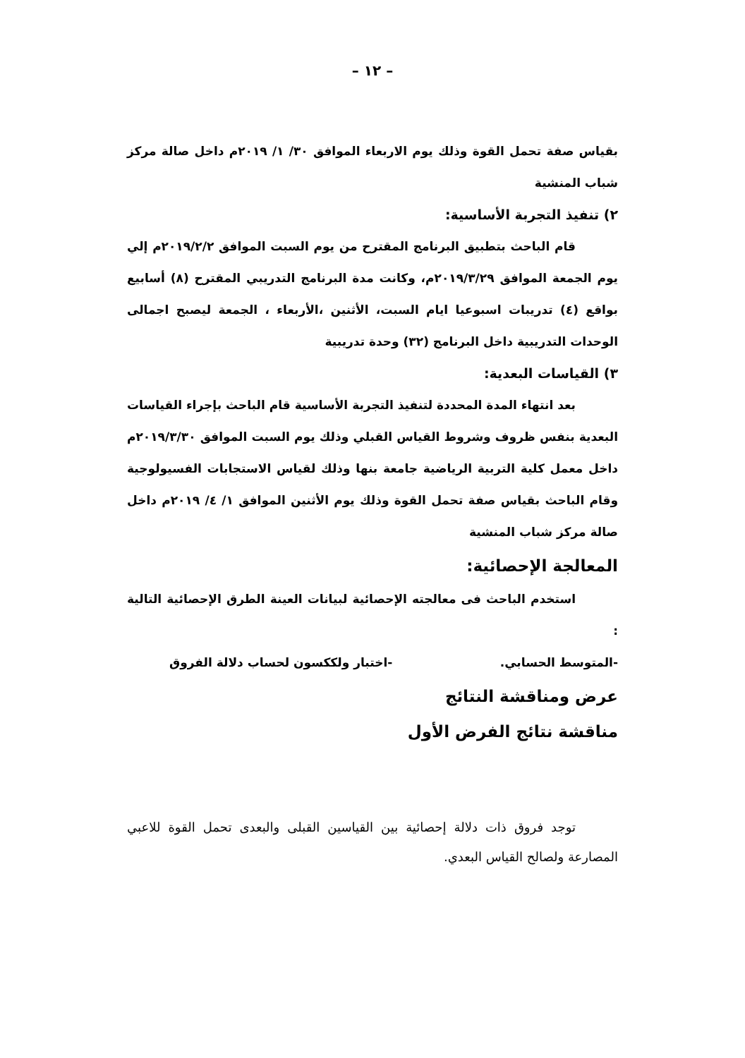– ١٢ –
بقياس صفة تحمل القوة وذلك يوم الاربعاء الموافق ٣٠/ ١/ ٢٠١٩م داخل صالة مركز شباب المنشية
٢) تنفيذ التجربة الأساسية:
قام الباحث بتطبيق البرنامج المقترح من يوم السبت الموافق ٢٠١٩/٢/٢م إلي يوم الجمعة الموافق ٢٠١٩/٣/٢٩م، وكانت مدة البرنامج التدريبي المقترح (٨) أسابيع بواقع (٤) تدريبات اسبوعيا ايام السبت، الأثنين ،الأربعاء ، الجمعة ليصبح اجمالى الوحدات التدريبية داخل البرنامج (٣٢) وحدة تدريبية
٣) القياسات البعدية:
بعد انتهاء المدة المحددة لتنفيذ التجربة الأساسية قام الباحث بإجراء القياسات البعدية بنفس ظروف وشروط القياس القبلي وذلك يوم السبت الموافق ٢٠١٩/٣/٣٠م داخل معمل كلية التربية الرياضية جامعة بنها وذلك لقياس الاستجابات الفسيولوجية وقام الباحث بقياس صفة تحمل القوة وذلك يوم الأثنين الموافق ١/ ٤/ ٢٠١٩م داخل صالة مركز شباب المنشية
المعالجة الإحصائية:
استخدم الباحث فى معالجته الإحصائية لبيانات العينة الطرق الإحصائية التالية :
-المتوسط الحسابي. -اختبار ولككسون لحساب دلالة الفروق
عرض ومناقشة النتائج
مناقشة نتائج الفرض الأول
توجد فروق ذات دلالة إحصائية بين القياسين القبلى والبعدى تحمل القوة للاعبي المصارعة ولصالح القياس البعدي.